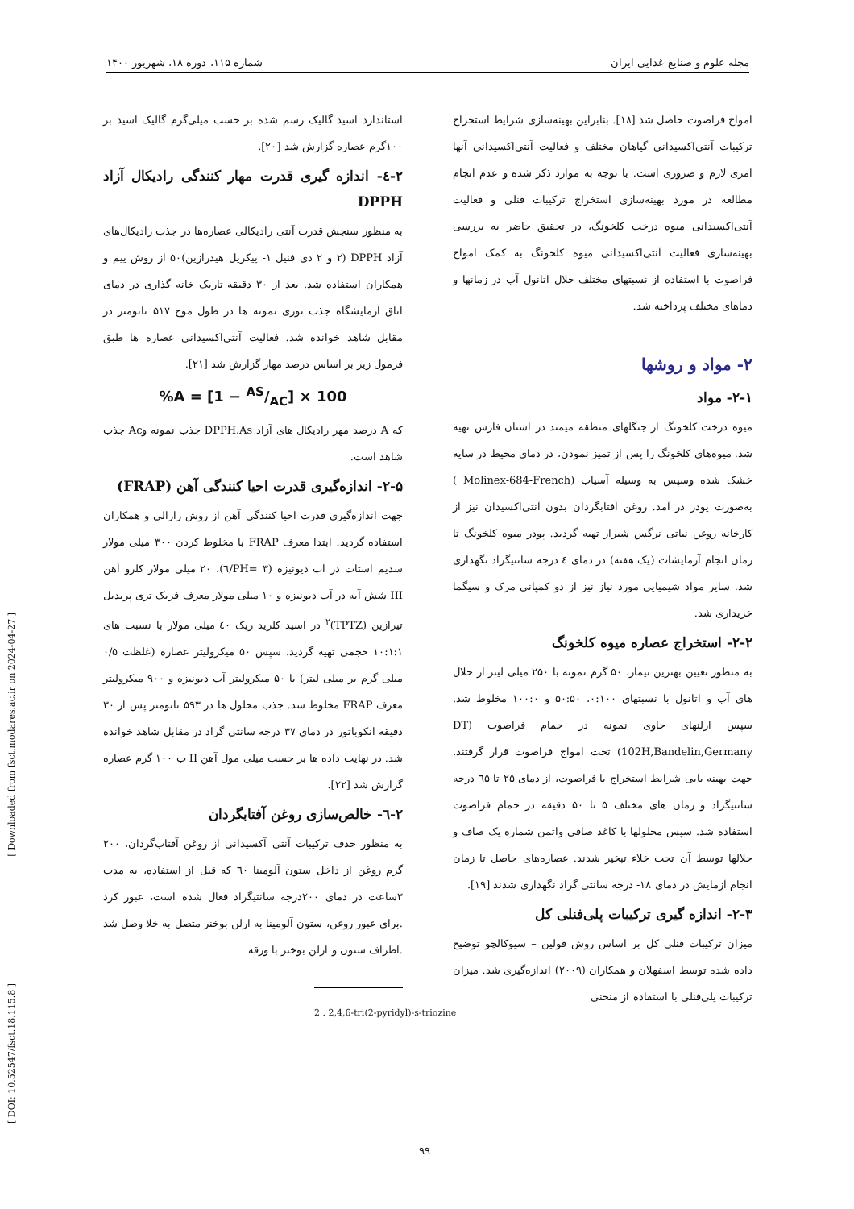مجله علوم و صنایع غذایی ایران شماره ۱۱۵، دوره ۱۸، شهریور ۱۴۰۰
امواج فراصوت حاصل شد [۱۸]. بنابراین بهینه‌سازی شرایط استخراج ترکیبات آنتی‌اکسیدانی گیاهان مختلف و فعالیت آنتی‌اکسیدانی آنها امری لازم و ضروری است. با توجه به موارد ذکر شده و عدم انجام مطالعه در مورد بهینه‌سازی استخراج ترکیبات فنلی و فعالیت آنتی‌اکسیدانی میوه درخت کلخونگ، در تحقیق حاضر به بررسی بهینه‌سازی فعالیت آنتی‌اکسیدانی میوه کلخونگ به کمک امواج فراصوت با استفاده از نسبتهای مختلف حلال اتانول–آب در زمانها و دماهای مختلف پرداخته شد.
۲- مواد و روشها
۲-۱- مواد
میوه درخت کلخونگ از جنگلهای منطقه میمند در استان فارس تهیه شد. میوه‌های کلخونگ را پس از تمیز نمودن، در دمای محیط در سایه خشک شده وسپس به وسیله آسیاب (Molinex-684-French ) به‌صورت پودر در آمد. روغن آفتابگردان بدون آنتی‌اکسیدان نیز از کارخانه روغن نباتی نرگس شیراز تهیه گردید. پودر میوه کلخونگ تا زمان انجام آزمایشات (یک هفته) در دمای ٤ درجه سانتیگراد نگهداری شد. سایر مواد شیمیایی مورد نیاز نیز از دو کمپانی مرک و سیگما خریداری شد.
۲-۲- استخراج عصاره میوه کلخونگ
به منظور تعیین بهترین تیمار، ۵۰ گرم نمونه با ۲۵۰ میلی لیتر از حلال های آب و اتانول با نسبتهای ۰:۱۰۰، ۵۰:۵۰ و ۱۰۰:۰ مخلوط شد. سپس ارلنهای حاوی نمونه در حمام فراصوت (DT 102H,Bandelin,Germany) تحت امواج فراصوت قرار گرفتند. جهت بهینه یابی شرایط استخراج با فراصوت، از دمای ۲۵ تا ٦۵ درجه سانتیگراد و زمان های مختلف ۵ تا ۵۰ دقیقه در حمام فراصوت استفاده شد. سپس محلولها با کاغذ صافی واتمن شماره یک صاف و حلالها توسط آن تحت خلاء تبخیر شدند. عصاره‌های حاصل تا زمان انجام آزمایش در دمای ۱۸- درجه سانتی گراد نگهداری شدند [۱۹].
۲-۳- اندازه گیری ترکیبات پلی‌فنلی کل
میزان ترکیبات فنلی کل بر اساس روش فولین – سیوکالچو توضیح داده شده توسط اسفهلان و همکاران (۲۰۰۹) اندازه‌گیری شد. میزان ترکیبات پلی‌فنلی با استفاده از منحنی
استاندارد اسید گالیک رسم شده بر حسب میلی‌گرم گالیک اسید بر ۱۰۰گرم عصاره گزارش شد [۲۰].
۲-٤- اندازه گیری قدرت مهار کنندگی رادیکال آزاد DPPH
به منظور سنجش قدرت آنتی رادیکالی عصاره‌ها در جذب رادیکال‌های آزاد DPPH (۲ و ۲ دی فنیل ۱- پیکریل هیدرازین)۵۰ از روش ییم و همکاران استفاده شد. بعد از ۳۰ دقیقه تاریک خانه گذاری در دمای اتاق آزمایشگاه جذب نوری نمونه ها در طول موج ۵۱۷ نانومتر در مقابل شاهد خوانده شد. فعالیت آنتی‌اکسیدانی عصاره ها طبق فرمول زیر بر اساس درصد مهار گزارش شد [۲۱].
%A = [1 − AS/AC] × 100
که A درصد مهر رادیکال های آزاد DPPH،As جذب نمونه وAc جذب شاهد است.
۲-۵- اندازه‌گیری قدرت احیا کنندگی آهن (FRAP)
جهت اندازه‌گیری قدرت احیا کنندگی آهن از روش رازالی و همکاران استفاده گردید. ابتدا معرف FRAP با مخلوط کردن ۳۰۰ میلی مولار سدیم استات در آب دیونیزه (PH= ۳/٦)، ۲۰ میلی مولار کلرو آهن III شش آبه در آب دیونیزه و ۱۰ میلی مولار معرف فریک تری پریدیل تیرازین (TPTZ)<sup>۲</sup> در اسید کلرید ریک ٤۰ میلی مولار با نسبت های ۱۰:۱:۱ حجمی تهیه گردید. سپس ۵۰ میکرولیتر عصاره (غلظت ۰/۵ میلی گرم بر میلی لیتر) با ۵۰ میکرولیتر آب دیونیزه و ۹۰۰ میکرولیتر معرف FRAP مخلوط شد. جذب محلول ها در ۵۹۳ نانومتر پس از ۳۰ دقیقه انکوباتور در دمای ۳۷ درجه سانتی گراد در مقابل شاهد خوانده شد. در نهایت داده ها بر حسب میلی مول آهن II ب ۱۰۰ گرم عصاره گزارش شد [۲۲].
۲-٦- خالص‌سازی روغن آفتابگردان
به منظور حذف ترکیبات آنتی آکسیدانی از روغن آفتاب‌گردان، ۲۰۰ گرم روغن از داخل ستون آلومینا ٦۰ که قبل از استفاده، به مدت ۳ساعت در دمای ۲۰۰درجه سانتیگراد فعال شده است، عبور کرد .برای عبور روغن، ستون آلومینا به ارلن بوخنر متصل به خلا وصل شد .اطراف ستون و ارلن بوخنر با ورقه
2 . 2,4,6-tri(2-pyridyl)-s-triozine
[ Downloaded from fsct.modares.ac.ir on 2024-04-27 ]
[ DOI: 10.52547/fsct.18.115.8 ]
۹۹